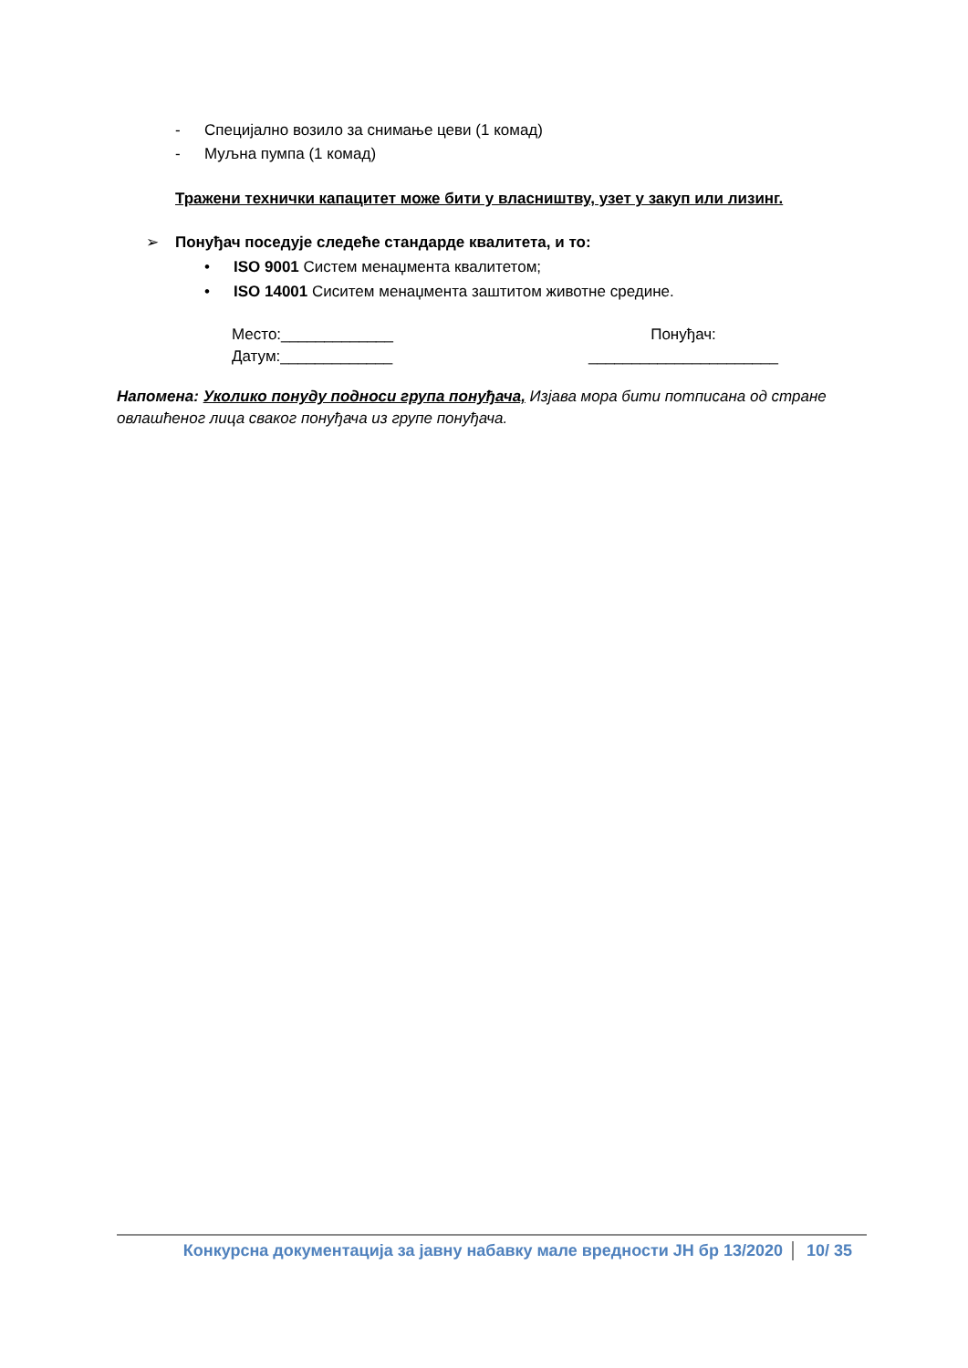- Специјално возило за снимање цеви (1 комад)
- Муљна пумпа (1 комад)
Тражени технички капацитет може бити у власништву, узет у закуп или лизинг.
➢ Понуђач поседује следеће стандарде квалитета, и то:
• ISO 9001 Систем менаџмента квалитетом;
• ISO 14001 Сиситем менаџмента заштитом животне средине.
Место:_____________
Датум:_____________
Понуђач:
______________________
Напомена: Уколико понуду подноси група понуђача, Изјава мора бити потписана од стране овлашћеног лица сваког понуђача из групе понуђача.
Конкурсна документација за јавну набавку мале вредности ЈН бр 13/2020 10/ 35